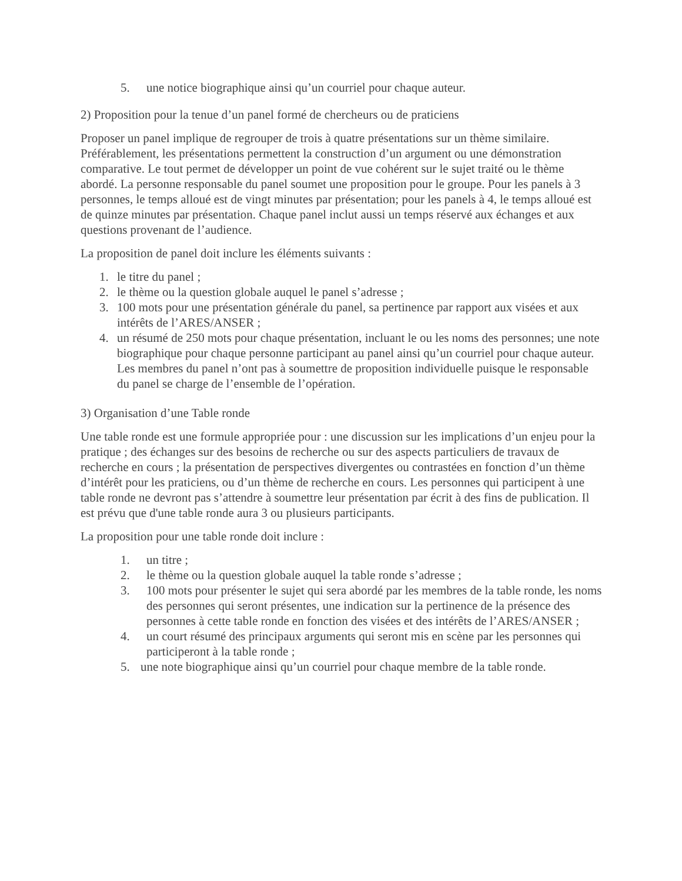5. une notice biographique ainsi qu’un courriel pour chaque auteur.
2) Proposition pour la tenue d’un panel formé de chercheurs ou de praticiens
Proposer un panel implique de regrouper de trois à quatre présentations sur un thème similaire. Préférablement, les présentations permettent la construction d’un argument ou une démonstration comparative. Le tout permet de développer un point de vue cohérent sur le sujet traité ou le thème abordé. La personne responsable du panel soumet une proposition pour le groupe. Pour les panels à 3 personnes, le temps alloué est de vingt minutes par présentation; pour les panels à 4, le temps alloué est de quinze minutes par présentation. Chaque panel inclut aussi un temps réservé aux échanges et aux questions provenant de l’audience.
La proposition de panel doit inclure les éléments suivants :
1. le titre du panel ;
2. le thème ou la question globale auquel le panel s’adresse ;
3. 100 mots pour une présentation générale du panel, sa pertinence par rapport aux visées et aux intérêts de l’ARES/ANSER ;
4. un résumé de 250 mots pour chaque présentation, incluant le ou les noms des personnes; une note biographique pour chaque personne participant au panel ainsi qu’un courriel pour chaque auteur. Les membres du panel n’ont pas à soumettre de proposition individuelle puisque le responsable du panel se charge de l’ensemble de l’opération.
3) Organisation d’une Table ronde
Une table ronde est une formule appropriée pour : une discussion sur les implications d’un enjeu pour la pratique ; des échanges sur des besoins de recherche ou sur des aspects particuliers de travaux de recherche en cours ; la présentation de perspectives divergentes ou contrastées en fonction d’un thème d’intérêt pour les praticiens, ou d’un thème de recherche en cours. Les personnes qui participent à une table ronde ne devront pas s’attendre à soumettre leur présentation par écrit à des fins de publication. Il est prévu que d'une table ronde aura 3 ou plusieurs participants.
La proposition pour une table ronde doit inclure :
1. un titre ;
2. le thème ou la question globale auquel la table ronde s’adresse ;
3. 100 mots pour présenter le sujet qui sera abordé par les membres de la table ronde, les noms des personnes qui seront présentes, une indication sur la pertinence de la présence des personnes à cette table ronde en fonction des visées et des intérêts de l’ARES/ANSER ;
4. un court résumé des principaux arguments qui seront mis en scène par les personnes qui participeront à la table ronde ;
5. une note biographique ainsi qu’un courriel pour chaque membre de la table ronde.